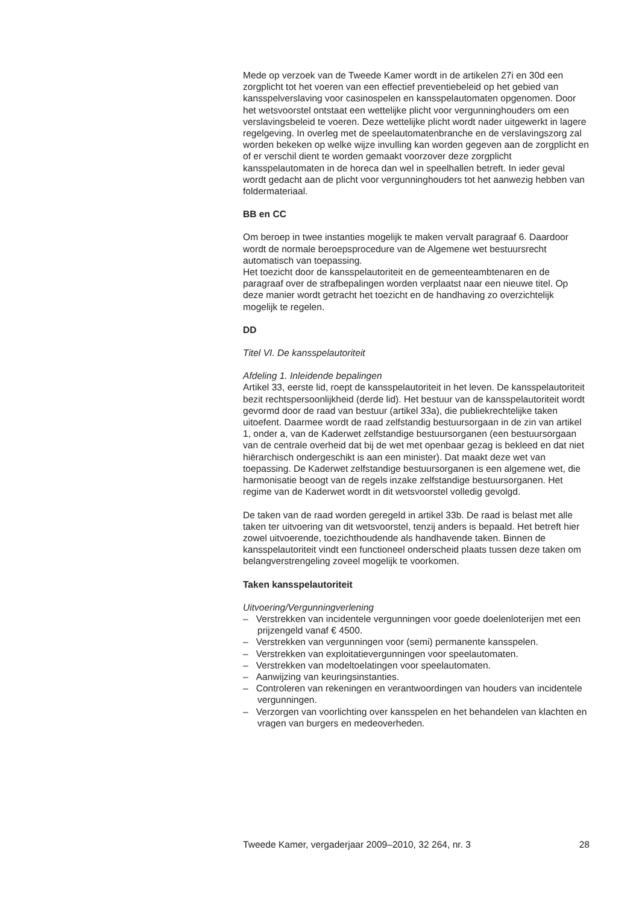Mede op verzoek van de Tweede Kamer wordt in de artikelen 27i en 30d een zorgplicht tot het voeren van een effectief preventiebeleid op het gebied van kansspelverslaving voor casinospelen en kansspelautomaten opgenomen. Door het wetsvoorstel ontstaat een wettelijke plicht voor vergunninghouders om een verslavingsbeleid te voeren. Deze wettelijke plicht wordt nader uitgewerkt in lagere regelgeving. In overleg met de speelautomatenbranche en de verslavingszorg zal worden bekeken op welke wijze invulling kan worden gegeven aan de zorgplicht en of er verschil dient te worden gemaakt voorzover deze zorgplicht kansspelautomaten in de horeca dan wel in speelhallen betreft. In ieder geval wordt gedacht aan de plicht voor vergunninghouders tot het aanwezig hebben van foldermateriaal.
BB en CC
Om beroep in twee instanties mogelijk te maken vervalt paragraaf 6. Daardoor wordt de normale beroepsprocedure van de Algemene wet bestuursrecht automatisch van toepassing.
Het toezicht door de kansspelautoriteit en de gemeenteambtenaren en de paragraaf over de strafbepalingen worden verplaatst naar een nieuwe titel. Op deze manier wordt getracht het toezicht en de handhaving zo overzichtelijk mogelijk te regelen.
DD
Titel VI. De kansspelautoriteit
Afdeling 1. Inleidende bepalingen
Artikel 33, eerste lid, roept de kansspelautoriteit in het leven. De kansspelautoriteit bezit rechtspersoonlijkheid (derde lid). Het bestuur van de kansspelautoriteit wordt gevormd door de raad van bestuur (artikel 33a), die publiekrechtelijke taken uitoefent. Daarmee wordt de raad zelfstandig bestuursorgaan in de zin van artikel 1, onder a, van de Kaderwet zelfstandige bestuursorganen (een bestuursorgaan van de centrale overheid dat bij de wet met openbaar gezag is bekleed en dat niet hiërarchisch ondergeschikt is aan een minister). Dat maakt deze wet van toepassing. De Kaderwet zelfstandige bestuursorganen is een algemene wet, die harmonisatie beoogt van de regels inzake zelfstandige bestuursorganen. Het regime van de Kaderwet wordt in dit wetsvoorstel volledig gevolgd.
De taken van de raad worden geregeld in artikel 33b. De raad is belast met alle taken ter uitvoering van dit wetsvoorstel, tenzij anders is bepaald. Het betreft hier zowel uitvoerende, toezichthoudende als handhavende taken. Binnen de kansspelautoriteit vindt een functioneel onderscheid plaats tussen deze taken om belangverstrengeling zoveel mogelijk te voorkomen.
Taken kansspelautoriteit
Uitvoering/Vergunningverlening
– Verstrekken van incidentele vergunningen voor goede doelenloterijen met een prijzengeld vanaf € 4500.
– Verstrekken van vergunningen voor (semi) permanente kansspelen.
– Verstrekken van exploitatievergunningen voor speelautomaten.
– Verstrekken van modeltoelatingen voor speelautomaten.
– Aanwijzing van keuringsinstanties.
– Controleren van rekeningen en verantwoordingen van houders van incidentele vergunningen.
– Verzorgen van voorlichting over kansspelen en het behandelen van klachten en vragen van burgers en medeoverheden.
Tweede Kamer, vergaderjaar 2009–2010, 32 264, nr. 3 28